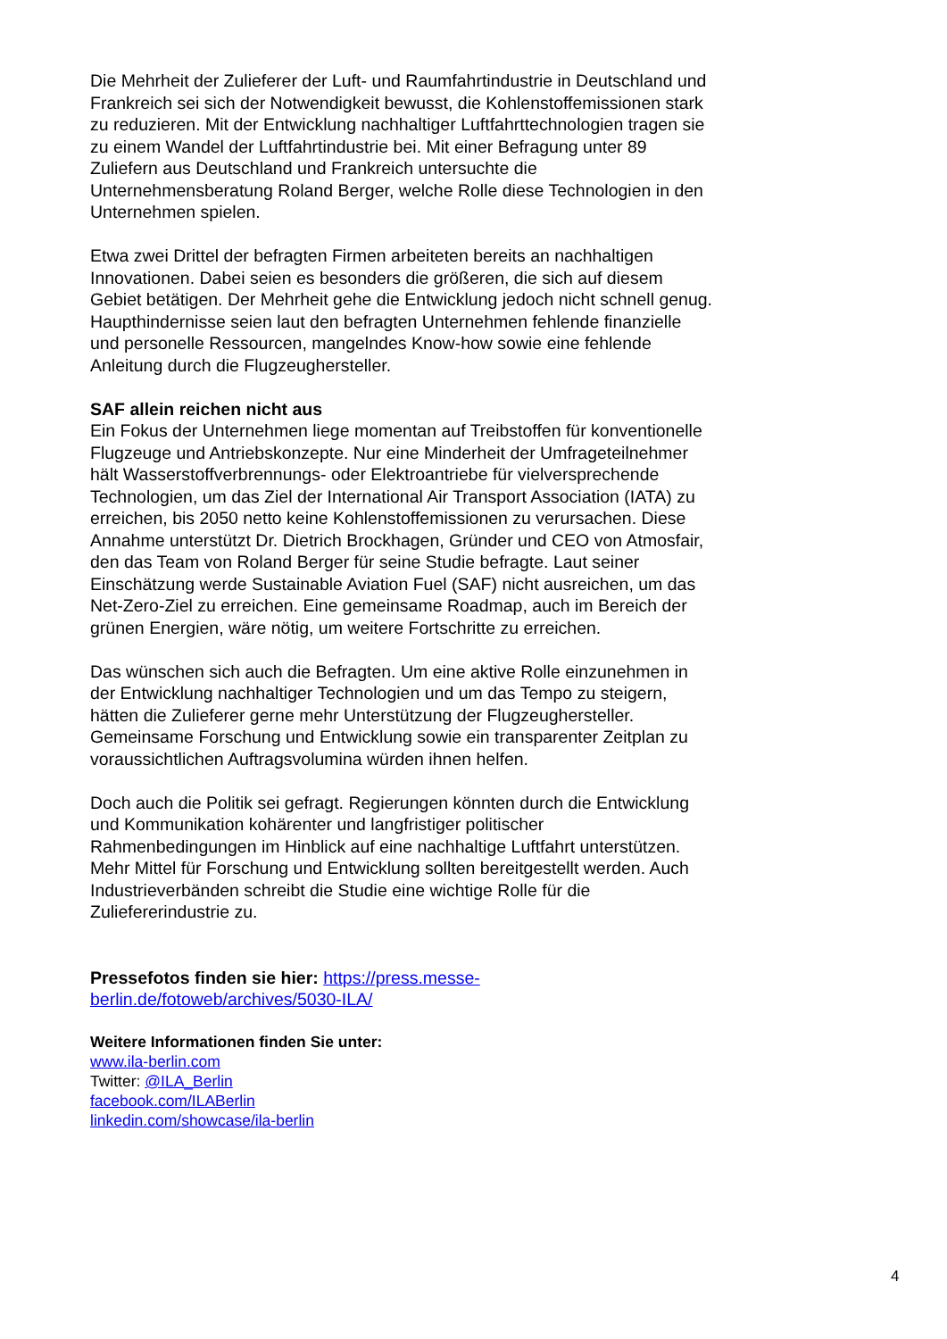Die Mehrheit der Zulieferer der Luft- und Raumfahrtindustrie in Deutschland und Frankreich sei sich der Notwendigkeit bewusst, die Kohlenstoffemissionen stark zu reduzieren. Mit der Entwicklung nachhaltiger Luftfahrttechnologien tragen sie zu einem Wandel der Luftfahrtindustrie bei. Mit einer Befragung unter 89 Zuliefern aus Deutschland und Frankreich untersuchte die Unternehmensberatung Roland Berger, welche Rolle diese Technologien in den Unternehmen spielen.
Etwa zwei Drittel der befragten Firmen arbeiteten bereits an nachhaltigen Innovationen. Dabei seien es besonders die größeren, die sich auf diesem Gebiet betätigen. Der Mehrheit gehe die Entwicklung jedoch nicht schnell genug. Haupthindernisse seien laut den befragten Unternehmen fehlende finanzielle und personelle Ressourcen, mangelndes Know-how sowie eine fehlende Anleitung durch die Flugzeughersteller.
SAF allein reichen nicht aus
Ein Fokus der Unternehmen liege momentan auf Treibstoffen für konventionelle Flugzeuge und Antriebskonzepte. Nur eine Minderheit der Umfrageteilnehmer hält Wasserstoffverbrennungs- oder Elektroantriebe für vielversprechende Technologien, um das Ziel der International Air Transport Association (IATA) zu erreichen, bis 2050 netto keine Kohlenstoffemissionen zu verursachen. Diese Annahme unterstützt Dr. Dietrich Brockhagen, Gründer und CEO von Atmosfair, den das Team von Roland Berger für seine Studie befragte. Laut seiner Einschätzung werde Sustainable Aviation Fuel (SAF) nicht ausreichen, um das Net-Zero-Ziel zu erreichen. Eine gemeinsame Roadmap, auch im Bereich der grünen Energien, wäre nötig, um weitere Fortschritte zu erreichen.
Das wünschen sich auch die Befragten. Um eine aktive Rolle einzunehmen in der Entwicklung nachhaltiger Technologien und um das Tempo zu steigern, hätten die Zulieferer gerne mehr Unterstützung der Flugzeughersteller. Gemeinsame Forschung und Entwicklung sowie ein transparenter Zeitplan zu voraussichtlichen Auftragsvolumina würden ihnen helfen.
Doch auch die Politik sei gefragt. Regierungen könnten durch die Entwicklung und Kommunikation kohärenter und langfristiger politischer Rahmenbedingungen im Hinblick auf eine nachhaltige Luftfahrt unterstützen. Mehr Mittel für Forschung und Entwicklung sollten bereitgestellt werden. Auch Industrieverbänden schreibt die Studie eine wichtige Rolle für die Zuliefererindustrie zu.
Pressefotos finden sie hier: https://press.messe-
berlin.de/fotoweb/archives/5030-ILA/
Weitere Informationen finden Sie unter:
www.ila-berlin.com
Twitter: @ILA_Berlin
facebook.com/ILABerlin
linkedin.com/showcase/ila-berlin
4